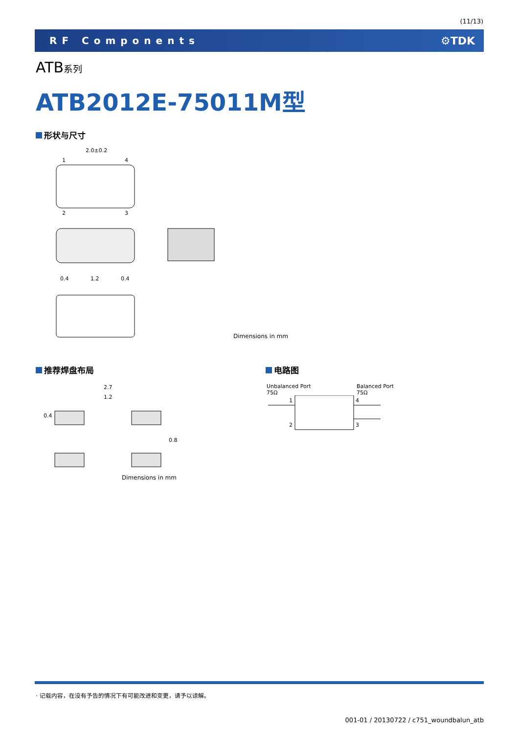(11/13)
RF Components ⚙TDK
ATB系列
ATB2012E-75011M型
形状与尺寸
2.0±0.2
1
4
2
3
0.4
1.2
0.4
Dimensions in mm
推荐焊盘布局 电路图
2.7
1.2
0.4
0.8
Dimensions in mm
Unbalanced Port
75Ω
Balanced Port
75Ω
1
4
2
3
· 记载内容，在没有予告的情况下有可能改进和变更，请予以谅解。
001-01 / 20130722 / c751_woundbalun_atb